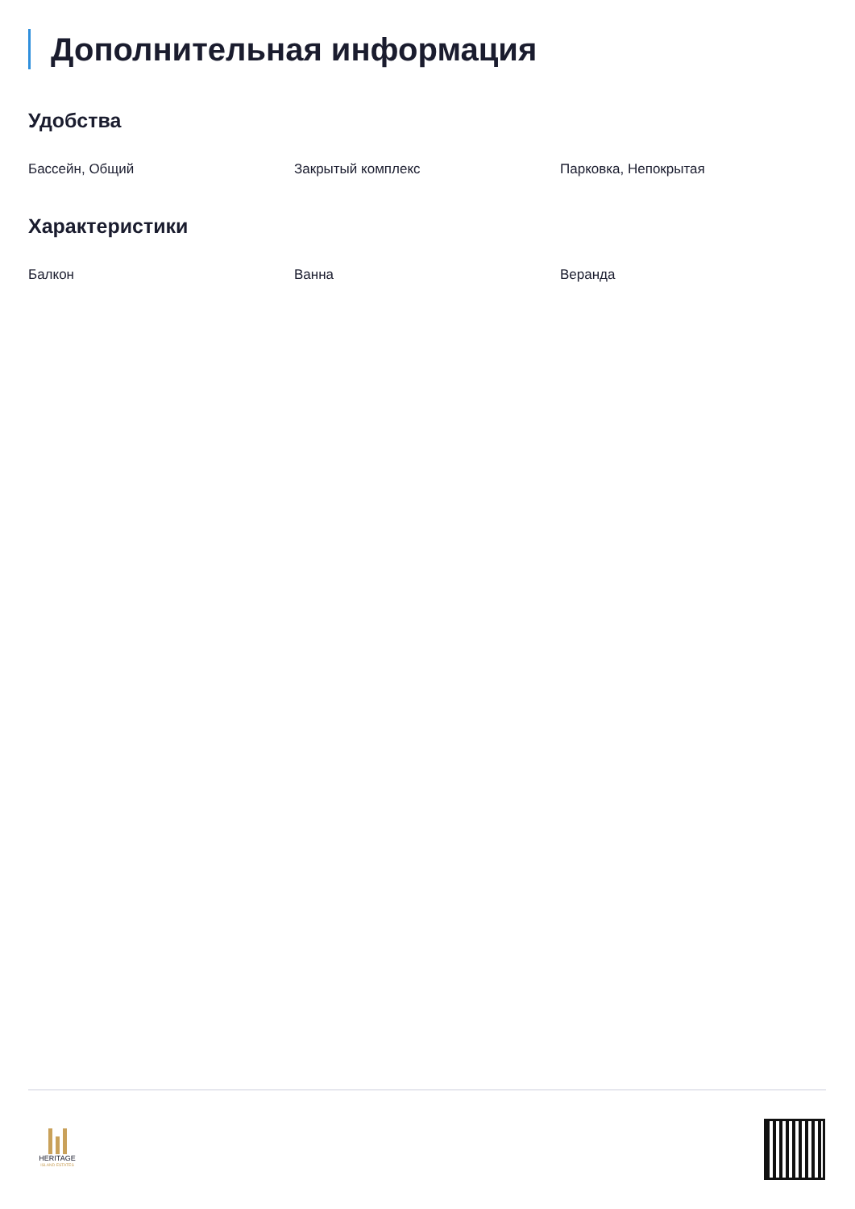Дополнительная информация
Удобства
Бассейн, Общий Закрытый комплекс Парковка, Непокрытая
Характеристики
Балкон Ванна Веранда
HERITAGE
ISLAND ESTATES